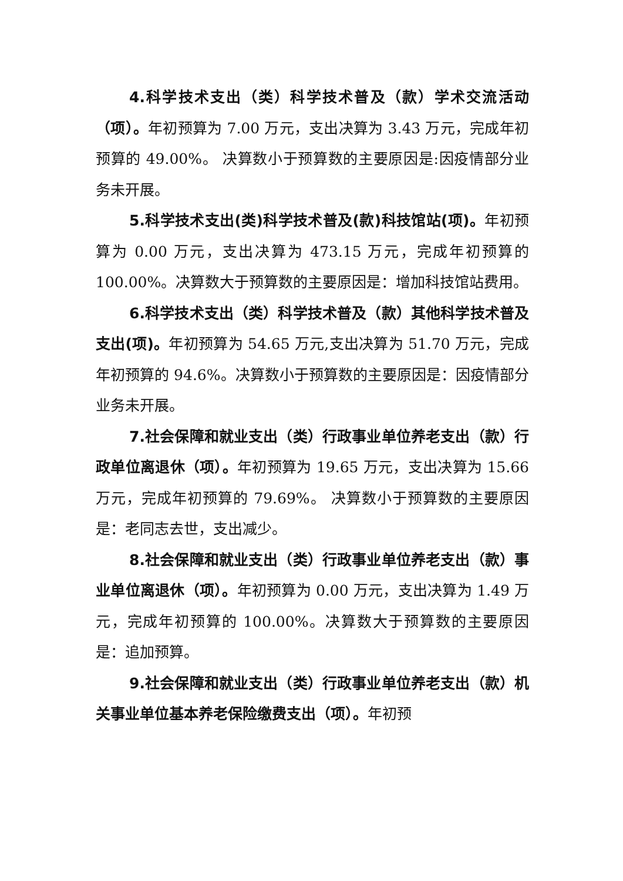4.科学技术支出（类）科学技术普及（款）学术交流活动（项）。年初预算为 7.00 万元，支出决算为 3.43 万元，完成年初预算的 49.00%。 决算数小于预算数的主要原因是:因疫情部分业务未开展。
5.科学技术支出(类)科学技术普及(款)科技馆站(项)。年初预算为 0.00 万元，支出决算为 473.15 万元，完成年初预算的 100.00%。决算数大于预算数的主要原因是：增加科技馆站费用。
6.科学技术支出（类）科学技术普及（款）其他科学技术普及支出(项)。年初预算为 54.65 万元,支出决算为 51.70 万元，完成年初预算的 94.6%。决算数小于预算数的主要原因是：因疫情部分业务未开展。
7.社会保障和就业支出（类）行政事业单位养老支出（款）行政单位离退休（项）。年初预算为 19.65 万元，支出决算为 15.66 万元，完成年初预算的 79.69%。 决算数小于预算数的主要原因是：老同志去世，支出减少。
8.社会保障和就业支出（类）行政事业单位养老支出（款）事业单位离退休（项）。年初预算为 0.00 万元，支出决算为 1.49 万元，完成年初预算的 100.00%。决算数大于预算数的主要原因是：追加预算。
9.社会保障和就业支出（类）行政事业单位养老支出（款）机关事业单位基本养老保险缴费支出（项）。年初预